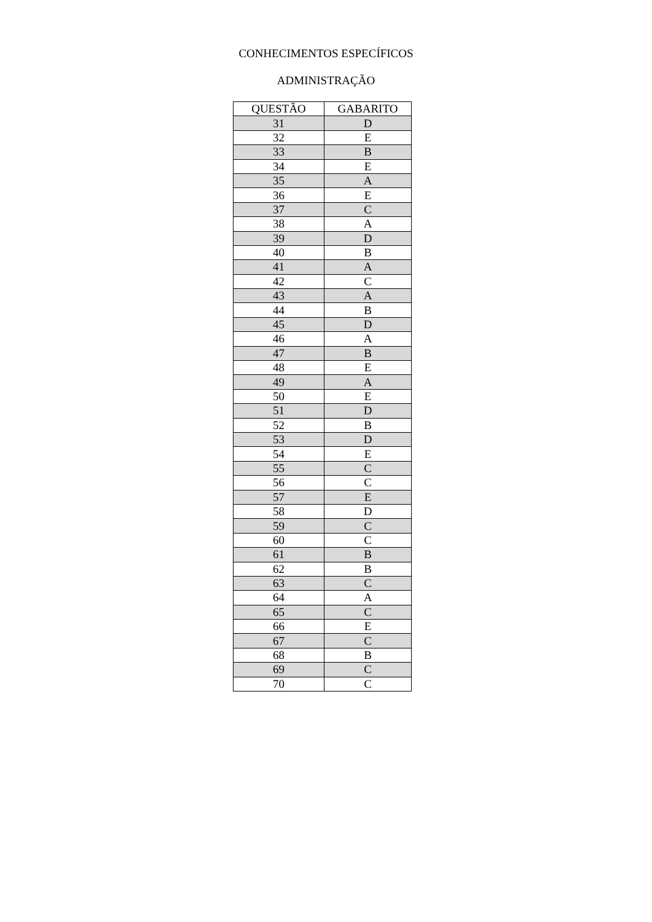CONHECIMENTOS ESPECÍFICOS
ADMINISTRAÇÃO
| QUESTÃO | GABARITO |
| --- | --- |
| 31 | D |
| 32 | E |
| 33 | B |
| 34 | E |
| 35 | A |
| 36 | E |
| 37 | C |
| 38 | A |
| 39 | D |
| 40 | B |
| 41 | A |
| 42 | C |
| 43 | A |
| 44 | B |
| 45 | D |
| 46 | A |
| 47 | B |
| 48 | E |
| 49 | A |
| 50 | E |
| 51 | D |
| 52 | B |
| 53 | D |
| 54 | E |
| 55 | C |
| 56 | C |
| 57 | E |
| 58 | D |
| 59 | C |
| 60 | C |
| 61 | B |
| 62 | B |
| 63 | C |
| 64 | A |
| 65 | C |
| 66 | E |
| 67 | C |
| 68 | B |
| 69 | C |
| 70 | C |